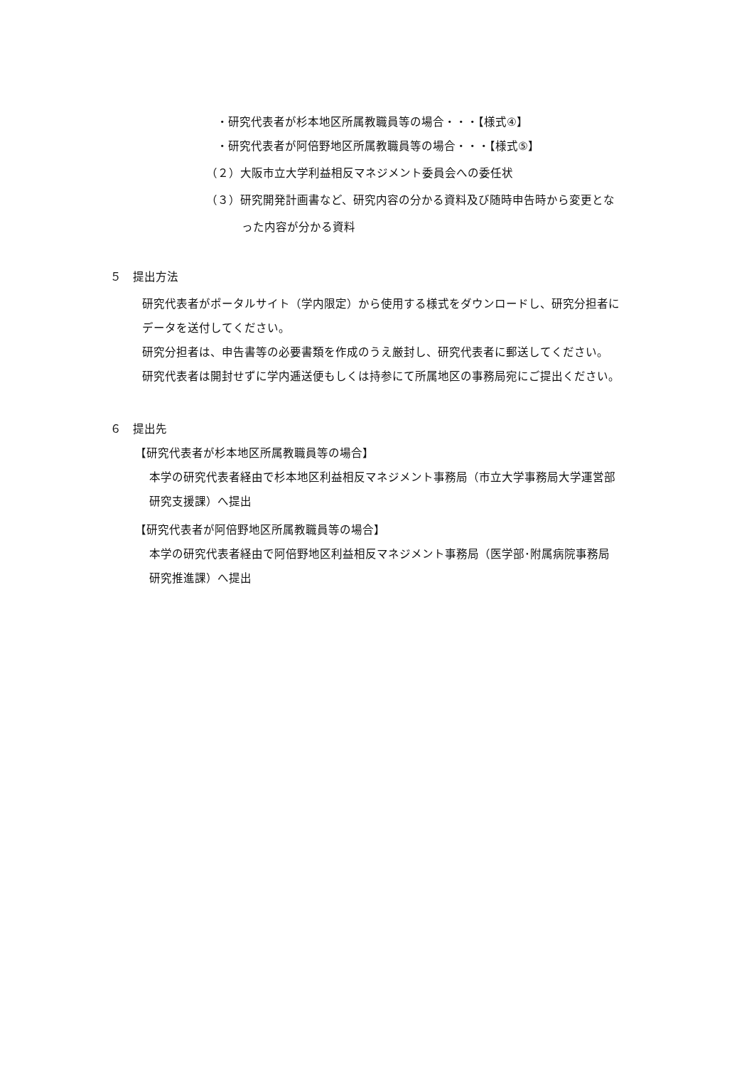・研究代表者が杉本地区所属教職員等の場合・・・【様式④】
・研究代表者が阿倍野地区所属教職員等の場合・・・【様式⑤】
（２）大阪市立大学利益相反マネジメント委員会への委任状
（３）研究開発計画書など、研究内容の分かる資料及び随時申告時から変更とな
った内容が分かる資料
５　提出方法
研究代表者がポータルサイト（学内限定）から使用する様式をダウンロードし、研究分担者に
データを送付してください。
研究分担者は、申告書等の必要書類を作成のうえ厳封し、研究代表者に郵送してください。
研究代表者は開封せずに学内逓送便もしくは持参にて所属地区の事務局宛にご提出ください。
６　提出先
【研究代表者が杉本地区所属教職員等の場合】
本学の研究代表者経由で杉本地区利益相反マネジメント事務局（市立大学事務局大学運営部
研究支援課）へ提出
【研究代表者が阿倍野地区所属教職員等の場合】
本学の研究代表者経由で阿倍野地区利益相反マネジメント事務局（医学部･附属病院事務局
研究推進課）へ提出